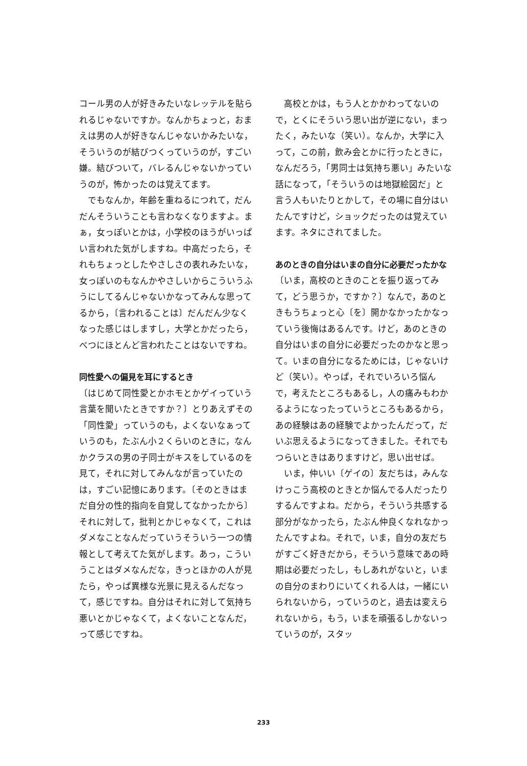コール男の人が好きみたいなレッテルを貼られるじゃないですか。なんかちょっと，おまえは男の人が好きなんじゃないかみたいな，そういうのが結びつくっていうのが，すごい嫌。結びついて，バレるんじゃないかっていうのが，怖かったのは覚えてます。
でもなんか，年齢を重ねるにつれて，だんだんそういうことも言わなくなりますよ。まぁ，女っぽいとかは，小学校のほうがいっぱい言われた気がしますね。中高だったら，それもちょっとしたやさしさの表れみたいな，女っぽいのもなんかやさしいからこういうふうにしてるんじゃないかなってみんな思ってるから，〔言われることは〕だんだん少なくなった感じはしますし，大学とかだったら，べつにほとんど言われたことはないですね。
同性愛への偏見を耳にするとき
〔はじめて同性愛とかホモとかゲイっていう言葉を聞いたときですか？〕とりあえずその「同性愛」っていうのも，よくないなぁっていうのも，たぶん小２くらいのときに，なんかクラスの男の子同士がキスをしているのを見て，それに対してみんなが言っていたのは，すごい記憶にあります。〔そのときはまだ自分の性的指向を自覚してなかったから〕それに対して，批判とかじゃなくて，これはダメなことなんだっていうそういう一つの情報として考えてた気がします。あっ，こういうことはダメなんだな，きっとほかの人が見たら，やっぱ異様な光景に見えるんだなって，感じですね。自分はそれに対して気持ち悪いとかじゃなくて，よくないことなんだ，って感じですね。
高校とかは，もう人とかかわってないので，とくにそういう思い出が逆にない，まったく，みたいな（笑い）。なんか，大学に入って，この前，飲み会とかに行ったときに，なんだろう，「男同士は気持ち悪い」みたいな話になって，「そういうのは地獄絵図だ」と言う人もいたりとかして，その場に自分はいたんですけど，ショックだったのは覚えています。ネタにされてました。
あのときの自分はいまの自分に必要だったかな
〔いま，高校のときのことを振り返ってみて，どう思うか，ですか？〕なんで，あのときもうちょっと心〔を〕開かなかったかなっていう後悔はあるんです。けど，あのときの自分はいまの自分に必要だったのかなと思って。いまの自分になるためには，じゃないけど（笑い）。やっぱ，それでいろいろ悩んで，考えたところもあるし，人の痛みもわかるようになったっていうところもあるから，あの経験はあの経験でよかったんだって，だいぶ思えるようになってきました。それでもつらいときはありますけど，思い出せば。
いま，仲いい〔ゲイの〕友だちは，みんなけっこう高校のときとか悩んでる人だったりするんですよね。だから，そういう共感する部分がなかったら，たぶん仲良くなれなかったんですよね。それで，いま，自分の友だちがすごく好きだから，そういう意味であの時期は必要だったし，もしあれがないと，いまの自分のまわりにいてくれる人は，一緒にいられないから，っていうのと，過去は変えられないから，もう，いまを頑張るしかないっていうのが，スタッ
233